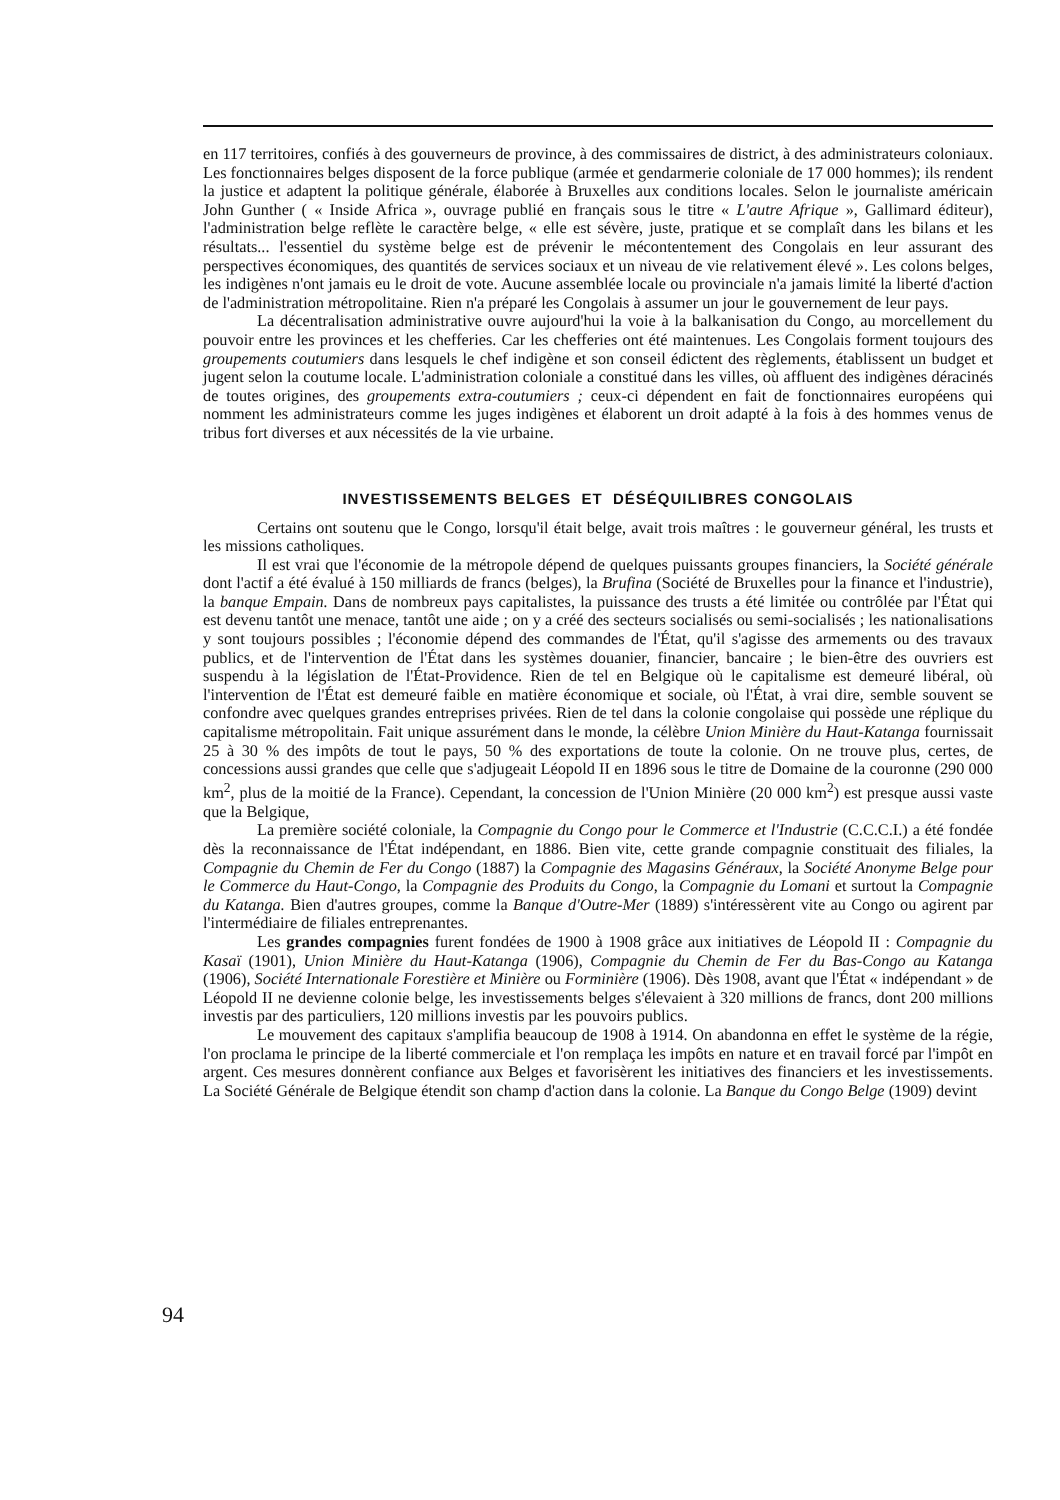en 117 territoires, confiés à des gouverneurs de province, à des commissaires de district, à des administrateurs coloniaux. Les fonctionnaires belges disposent de la force publique (armée et gendarmerie coloniale de 17 000 hommes); ils rendent la justice et adaptent la politique générale, élaborée à Bruxelles aux conditions locales. Selon le journaliste américain John Gunther ( « Inside Africa », ouvrage publié en français sous le titre « L'autre Afrique », Gallimard éditeur), l'administration belge reflète le caractère belge, « elle est sévère, juste, pratique et se complaît dans les bilans et les résultats... l'essentiel du système belge est de prévenir le mécontentement des Congolais en leur assurant des perspectives économiques, des quantités de services sociaux et un niveau de vie relativement élevé ». Les colons belges, les indigènes n'ont jamais eu le droit de vote. Aucune assemblée locale ou provinciale n'a jamais limité la liberté d'action de l'administration métropolitaine. Rien n'a préparé les Congolais à assumer un jour le gouvernement de leur pays.
La décentralisation administrative ouvre aujourd'hui la voie à la balkanisation du Congo, au morcellement du pouvoir entre les provinces et les chefferies. Car les chefferies ont été maintenues. Les Congolais forment toujours des groupements coutumiers dans lesquels le chef indigène et son conseil édictent des règlements, établissent un budget et jugent selon la coutume locale. L'administration coloniale a constitué dans les villes, où affluent des indigènes déracinés de toutes origines, des groupements extra-coutumiers ; ceux-ci dépendent en fait de fonctionnaires européens qui nomment les administrateurs comme les juges indigènes et élaborent un droit adapté à la fois à des hommes venus de tribus fort diverses et aux nécessités de la vie urbaine.
INVESTISSEMENTS BELGES ET DÉSÉQUILIBRES CONGOLAIS
Certains ont soutenu que le Congo, lorsqu'il était belge, avait trois maîtres : le gouverneur général, les trusts et les missions catholiques.
Il est vrai que l'économie de la métropole dépend de quelques puissants groupes financiers, la Société générale dont l'actif a été évalué à 150 milliards de francs (belges), la Brufina (Société de Bruxelles pour la finance et l'industrie), la banque Empain. Dans de nombreux pays capitalistes, la puissance des trusts a été limitée ou contrôlée par l'État qui est devenu tantôt une menace, tantôt une aide ; on y a créé des secteurs socialisés ou semi-socialisés ; les nationalisations y sont toujours possibles ; l'économie dépend des commandes de l'État, qu'il s'agisse des armements ou des travaux publics, et de l'intervention de l'État dans les systèmes douanier, financier, bancaire ; le bien-être des ouvriers est suspendu à la législation de l'État-Providence. Rien de tel en Belgique où le capitalisme est demeuré libéral, où l'intervention de l'État est demeuré faible en matière économique et sociale, où l'État, à vrai dire, semble souvent se confondre avec quelques grandes entreprises privées. Rien de tel dans la colonie congolaise qui possède une réplique du capitalisme métropolitain. Fait unique assurément dans le monde, la célèbre Union Minière du Haut-Katanga fournissait 25 à 30 % des impôts de tout le pays, 50 % des exportations de toute la colonie. On ne trouve plus, certes, de concessions aussi grandes que celle que s'adjugeait Léopold II en 1896 sous le titre de Domaine de la couronne (290 000 km<sup>2</sup>, plus de la moitié de la France). Cependant, la concession de l'Union Minière (20 000 km<sup>2</sup>) est presque aussi vaste que la Belgique,
La première société coloniale, la Compagnie du Congo pour le Commerce et l'Industrie (C.C.C.I.) a été fondée dès la reconnaissance de l'État indépendant, en 1886. Bien vite, cette grande compagnie constituait des filiales, la Compagnie du Chemin de Fer du Congo (1887) la Compagnie des Magasins Généraux, la Société Anonyme Belge pour le Commerce du Haut-Congo, la Compagnie des Produits du Congo, la Compagnie du Lomani et surtout la Compagnie du Katanga. Bien d'autres groupes, comme la Banque d'Outre-Mer (1889) s'intéressèrent vite au Congo ou agirent par l'intermédiaire de filiales entreprenantes.
Les grandes compagnies furent fondées de 1900 à 1908 grâce aux initiatives de Léopold II : Compagnie du Kasaï (1901), Union Minière du Haut-Katanga (1906), Compagnie du Chemin de Fer du Bas-Congo au Katanga (1906), Société Internationale Forestière et Minière ou Forminière (1906). Dès 1908, avant que l'État « indépendant » de Léopold II ne devienne colonie belge, les investissements belges s'élevaient à 320 millions de francs, dont 200 millions investis par des particuliers, 120 millions investis par les pouvoirs publics.
Le mouvement des capitaux s'amplifia beaucoup de 1908 à 1914. On abandonna en effet le système de la régie, l'on proclama le principe de la liberté commerciale et l'on remplaça les impôts en nature et en travail forcé par l'impôt en argent. Ces mesures donnèrent confiance aux Belges et favorisèrent les initiatives des financiers et les investissements. La Société Générale de Belgique étendit son champ d'action dans la colonie. La Banque du Congo Belge (1909) devint
94